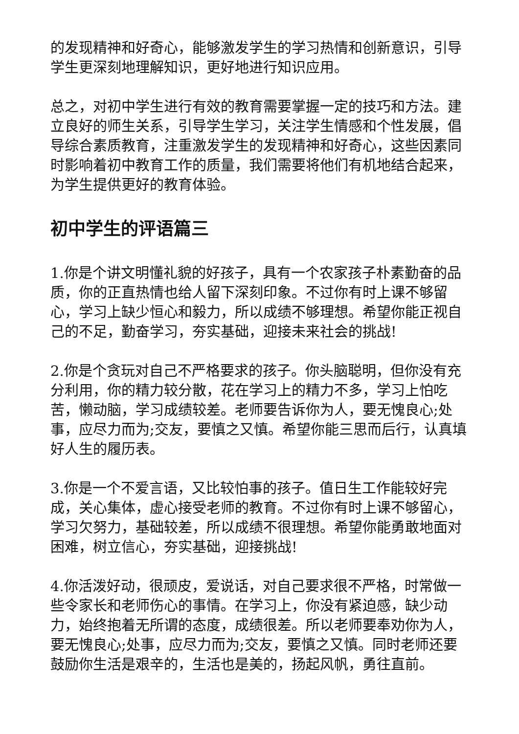的发现精神和好奇心，能够激发学生的学习热情和创新意识，引导学生更深刻地理解知识，更好地进行知识应用。
总之，对初中学生进行有效的教育需要掌握一定的技巧和方法。建立良好的师生关系，引导学生学习，关注学生情感和个性发展，倡导综合素质教育，注重激发学生的发现精神和好奇心，这些因素同时影响着初中教育工作的质量，我们需要将他们有机地结合起来，为学生提供更好的教育体验。
初中学生的评语篇三
1.你是个讲文明懂礼貌的好孩子，具有一个农家孩子朴素勤奋的品质，你的正直热情也给人留下深刻印象。不过你有时上课不够留心，学习上缺少恒心和毅力，所以成绩不够理想。希望你能正视自己的不足，勤奋学习，夯实基础，迎接未来社会的挑战!
2.你是个贪玩对自己不严格要求的孩子。你头脑聪明，但你没有充分利用，你的精力较分散，花在学习上的精力不多，学习上怕吃苦，懒动脑，学习成绩较差。老师要告诉你为人，要无愧良心;处事，应尽力而为;交友，要慎之又慎。希望你能三思而后行，认真填好人生的履历表。
3.你是一个不爱言语，又比较怕事的孩子。值日生工作能较好完成，关心集体，虚心接受老师的教育。不过你有时上课不够留心，学习欠努力，基础较差，所以成绩不很理想。希望你能勇敢地面对困难，树立信心，夯实基础，迎接挑战!
4.你活泼好动，很顽皮，爱说话，对自己要求很不严格，时常做一些令家长和老师伤心的事情。在学习上，你没有紧迫感，缺少动力，始终抱着无所谓的态度，成绩很差。所以老师要奉劝你为人，要无愧良心;处事，应尽力而为;交友，要慎之又慎。同时老师还要鼓励你生活是艰辛的，生活也是美的，扬起风帆，勇往直前。